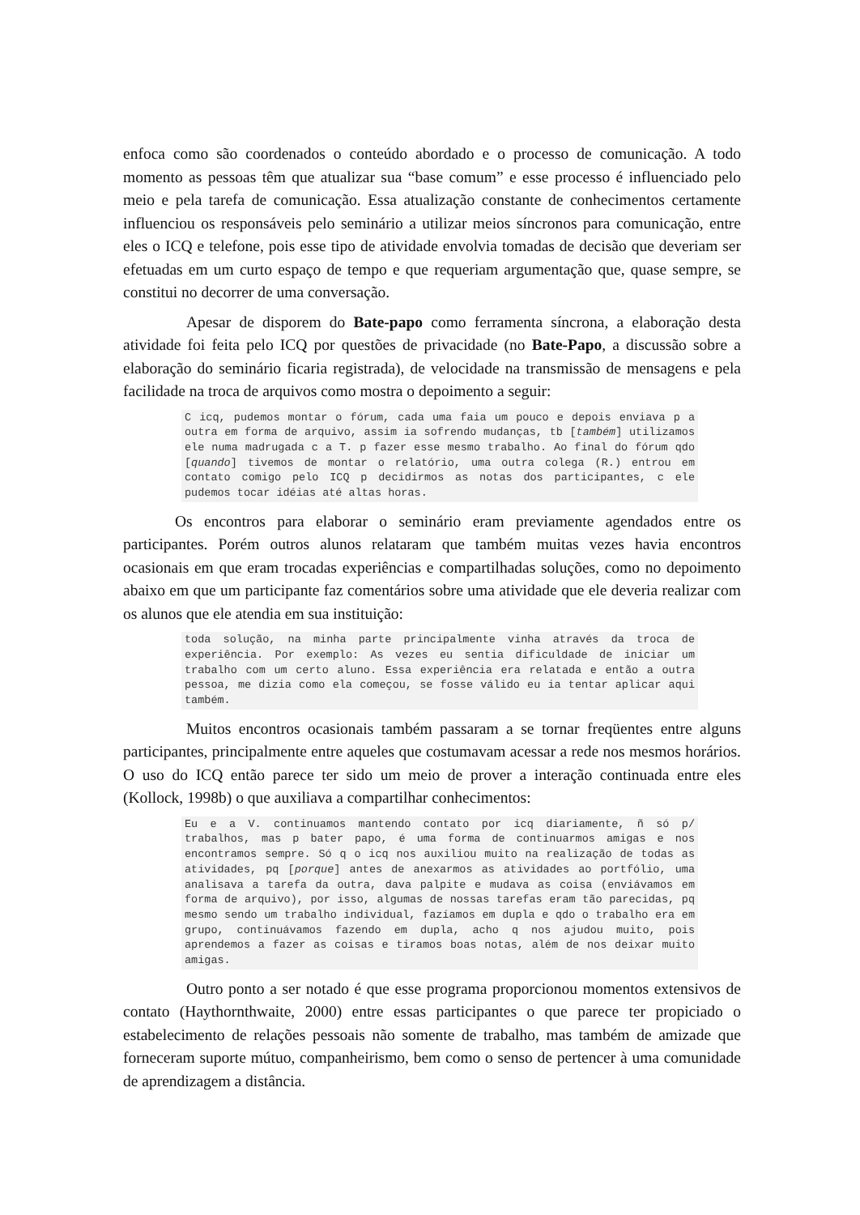enfoca como são coordenados o conteúdo abordado e o processo de comunicação. A todo momento as pessoas têm que atualizar sua “base comum” e esse processo é influenciado pelo meio e pela tarefa de comunicação. Essa atualização constante de conhecimentos certamente influenciou os responsáveis pelo seminário a utilizar meios síncronos para comunicação, entre eles o ICQ e telefone, pois esse tipo de atividade envolvia tomadas de decisão que deveriam ser efetuadas em um curto espaço de tempo e que requeriam argumentação que, quase sempre, se constitui no decorrer de uma conversação.
Apesar de disporem do Bate-papo como ferramenta síncrona, a elaboração desta atividade foi feita pelo ICQ por questões de privacidade (no Bate-Papo, a discussão sobre a elaboração do seminário ficaria registrada), de velocidade na transmissão de mensagens e pela facilidade na troca de arquivos como mostra o depoimento a seguir:
C icq, pudemos montar o fórum, cada uma faia um pouco e depois enviava p a outra em forma de arquivo, assim ia sofrendo mudanças, tb [também] utilizamos ele numa madrugada c a T. p fazer esse mesmo trabalho. Ao final do fórum qdo [quando] tivemos de montar o relatório, uma outra colega (R.) entrou em contato comigo pelo ICQ p decidirmos as notas dos participantes, c ele pudemos tocar idéias até altas horas.
Os encontros para elaborar o seminário eram previamente agendados entre os participantes. Porém outros alunos relataram que também muitas vezes havia encontros ocasionais em que eram trocadas experiências e compartilhadas soluções, como no depoimento abaixo em que um participante faz comentários sobre uma atividade que ele deveria realizar com os alunos que ele atendia em sua instituição:
toda solução, na minha parte principalmente vinha através da troca de experiência. Por exemplo: As vezes eu sentia dificuldade de iniciar um trabalho com um certo aluno. Essa experiência era relatada e então a outra pessoa, me dizia como ela começou, se fosse válido eu ia tentar aplicar aqui também.
Muitos encontros ocasionais também passaram a se tornar freqüentes entre alguns participantes, principalmente entre aqueles que costumavam acessar a rede nos mesmos horários. O uso do ICQ então parece ter sido um meio de prover a interação continuada entre eles (Kollock, 1998b) o que auxiliava a compartilhar conhecimentos:
Eu e a V. continuamos mantendo contato por icq diariamente, ñ só p/ trabalhos, mas p bater papo, é uma forma de continuarmos amigas e nos encontramos sempre. Só q o icq nos auxiliou muito na realização de todas as atividades, pq [porque] antes de anexarmos as atividades ao portfólio, uma analisava a tarefa da outra, dava palpite e mudava as coisa (enviávamos em forma de arquivo), por isso, algumas de nossas tarefas eram tão parecidas, pq mesmo sendo um trabalho individual, fazíamos em dupla e qdo o trabalho era em grupo, continuávamos fazendo em dupla, acho q nos ajudou muito, pois aprendemos a fazer as coisas e tiramos boas notas, além de nos deixar muito amigas.
Outro ponto a ser notado é que esse programa proporcionou momentos extensivos de contato (Haythornthwaite, 2000) entre essas participantes o que parece ter propiciado o estabelecimento de relações pessoais não somente de trabalho, mas também de amizade que forneceram suporte mútuo, companheirismo, bem como o senso de pertencer à uma comunidade de aprendizagem a distância.